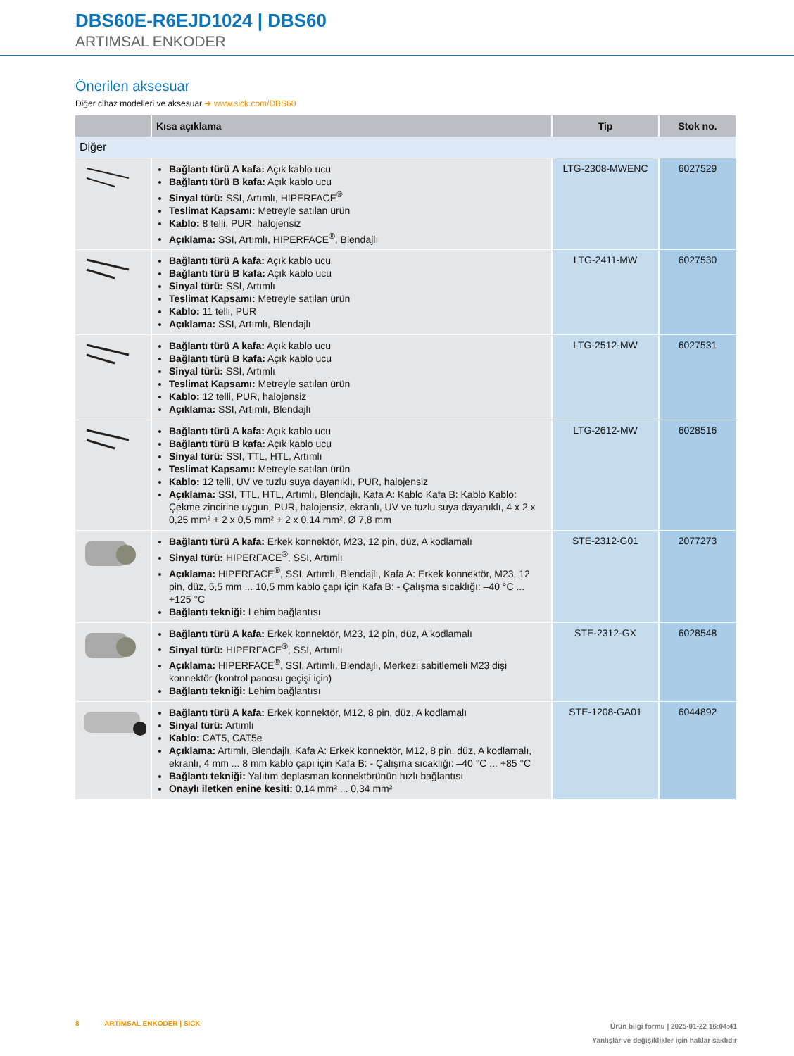DBS60E-R6EJD1024 | DBS60
ARTIMSAL ENKODER
Önerilen aksesuar
Diğer cihaz modelleri ve aksesuar ➜ www.sick.com/DBS60
| | Kısa açıklama | Tip | Stok no. |
| --- | --- | --- | --- |
| Diğer | | | |
| | Bağlantı türü A kafa: Açık kablo ucu Bağlantı türü B kafa: Açık kablo ucu Sinyal türü: SSI, Artımlı, HIPERFACE<sup>®</sup> Teslimat Kapsamı: Metreyle satılan ürün Kablo: 8 telli, PUR, halojensiz Açıklama: SSI, Artımlı, HIPERFACE<sup>®</sup>, Blendajlı | LTG-2308-MWENC | 6027529 |
| | Bağlantı türü A kafa: Açık kablo ucu Bağlantı türü B kafa: Açık kablo ucu Sinyal türü: SSI, Artımlı Teslimat Kapsamı: Metreyle satılan ürün Kablo: 11 telli, PUR Açıklama: SSI, Artımlı, Blendajlı | LTG-2411-MW | 6027530 |
| | Bağlantı türü A kafa: Açık kablo ucu Bağlantı türü B kafa: Açık kablo ucu Sinyal türü: SSI, Artımlı Teslimat Kapsamı: Metreyle satılan ürün Kablo: 12 telli, PUR, halojensiz Açıklama: SSI, Artımlı, Blendajlı | LTG-2512-MW | 6027531 |
| | Bağlantı türü A kafa: Açık kablo ucu Bağlantı türü B kafa: Açık kablo ucu Sinyal türü: SSI, TTL, HTL, Artımlı Teslimat Kapsamı: Metreyle satılan ürün Kablo: 12 telli, UV ve tuzlu suya dayanıklı, PUR, halojensiz Açıklama: SSI, TTL, HTL, Artımlı, Blendajlı, Kafa A: Kablo Kafa B: Kablo Kablo: Çekme zincirine uygun, PUR, halojensiz, ekranlı, UV ve tuzlu suya dayanıklı, 4 x 2 x 0,25 mm² + 2 x 0,5 mm² + 2 x 0,14 mm², Ø 7,8 mm | LTG-2612-MW | 6028516 |
| | Bağlantı türü A kafa: Erkek konnektör, M23, 12 pin, düz, A kodlamalı Sinyal türü: HIPERFACE<sup>®</sup>, SSI, Artımlı Açıklama: HIPERFACE<sup>®</sup>, SSI, Artımlı, Blendajlı, Kafa A: Erkek konnektör, M23, 12 pin, düz, 5,5 mm ... 10,5 mm kablo çapı için Kafa B: - Çalışma sıcaklığı: –40 °C ... +125 °C Bağlantı tekniği: Lehim bağlantısı | STE-2312-G01 | 2077273 |
| | Bağlantı türü A kafa: Erkek konnektör, M23, 12 pin, düz, A kodlamalı Sinyal türü: HIPERFACE<sup>®</sup>, SSI, Artımlı Açıklama: HIPERFACE<sup>®</sup>, SSI, Artımlı, Blendajlı, Merkezi sabitlemeli M23 dişi konnektör (kontrol panosu geçişi için) Bağlantı tekniği: Lehim bağlantısı | STE-2312-GX | 6028548 |
| | Bağlantı türü A kafa: Erkek konnektör, M12, 8 pin, düz, A kodlamalı Sinyal türü: Artımlı Kablo: CAT5, CAT5e Açıklama: Artımlı, Blendajlı, Kafa A: Erkek konnektör, M12, 8 pin, düz, A kodlamalı, ekranlı, 4 mm ... 8 mm kablo çapı için Kafa B: - Çalışma sıcaklığı: –40 °C ... +85 °C Bağlantı tekniği: Yalıtım deplasman konnektörünün hızlı bağlantısı Onaylı iletken enine kesiti: 0,14 mm² ... 0,34 mm² | STE-1208-GA01 | 6044892 |
8 ARTIMSAL ENKODER | SICK
Ürün bilgi formu | 2025-01-22 16:04:41
Yanlışlar ve değişiklikler için haklar saklıdır